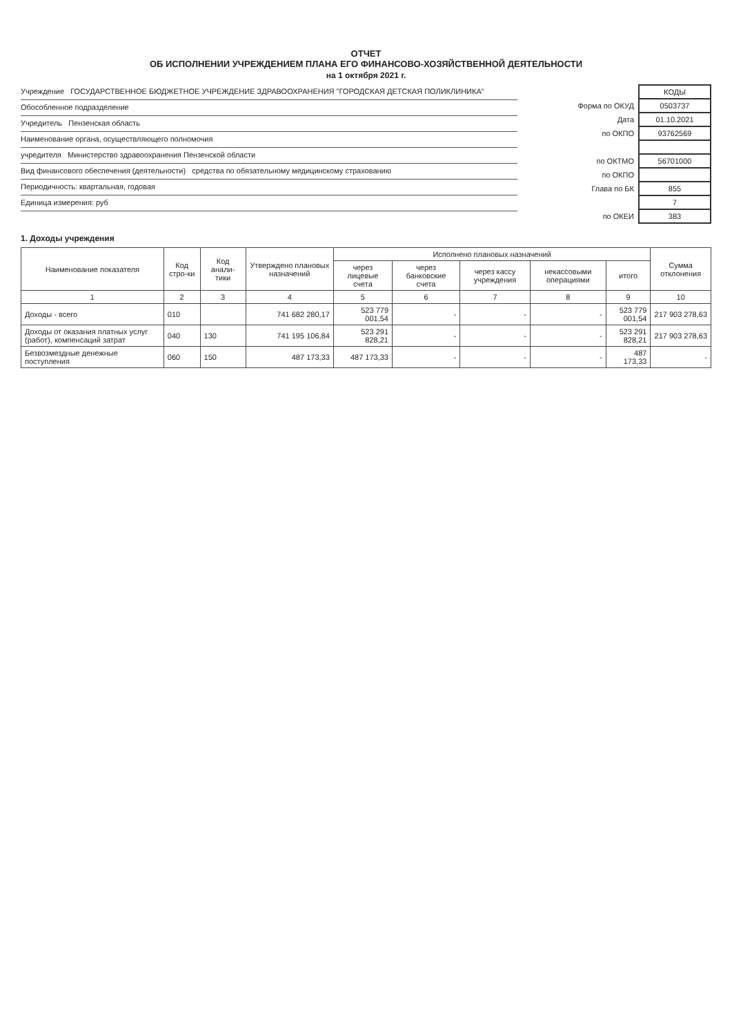ОТЧЕТ
ОБ ИСПОЛНЕНИИ УЧРЕЖДЕНИЕМ ПЛАНА ЕГО ФИНАНСОВО-ХОЗЯЙСТВЕННОЙ ДЕЯТЕЛЬНОСТИ
на 1 октября 2021 г.
Учреждение ГОСУДАРСТВЕННОЕ БЮДЖЕТНОЕ УЧРЕЖДЕНИЕ ЗДРАВООХРАНЕНИЯ "ГОРОДСКАЯ ДЕТСКАЯ ПОЛИКЛИНИКА"
Обособленное подразделение
Учредитель Пензенская область
Наименование органа, осуществляющего полномочия
учредителя Министерство здравоохранения Пензенской области
Вид финансового обеспечения (деятельности) средства по обязательному медицинскому страхованию
Периодичность: квартальная, годовая
Единица измерения: руб
| | КОДЫ |
| Форма по ОКУД | 0503737 |
| Дата | 01.10.2021 |
| по ОКПО | 93762569 |
| по ОКТМО | 56701000 |
| по ОКПО | |
| Глава по БК | 855 |
| | 7 |
| по ОКЕИ | 383 |
1. Доходы учреждения
| Наименование показателя | Код стро-ки | Код анали-тики | Утверждено плановых назначений | Исполнено плановых назначений | | | | | Сумма отклонения |
| --- | --- | --- | --- | --- | --- | --- | --- | --- | --- |
| | | | | через лицевые счета | через банковские счета | через кассу учреждения | некассовыми операциями | итого | |
| 1 | 2 | 3 | 4 | 5 | 6 | 7 | 8 | 9 | 10 |
| Доходы - всего | 010 | | 741 682 280,17 | 523 779 001,54 | - | - | - | 523 779 001,54 | 217 903 278,63 |
| Доходы от оказания платных услуг (работ), компенсаций затрат | 040 | 130 | 741 195 106,84 | 523 291 828,21 | - | - | - | 523 291 828,21 | 217 903 278,63 |
| Безвозмездные денежные поступления | 060 | 150 | 487 173,33 | 487 173,33 | - | - | - | 487 173,33 | - |